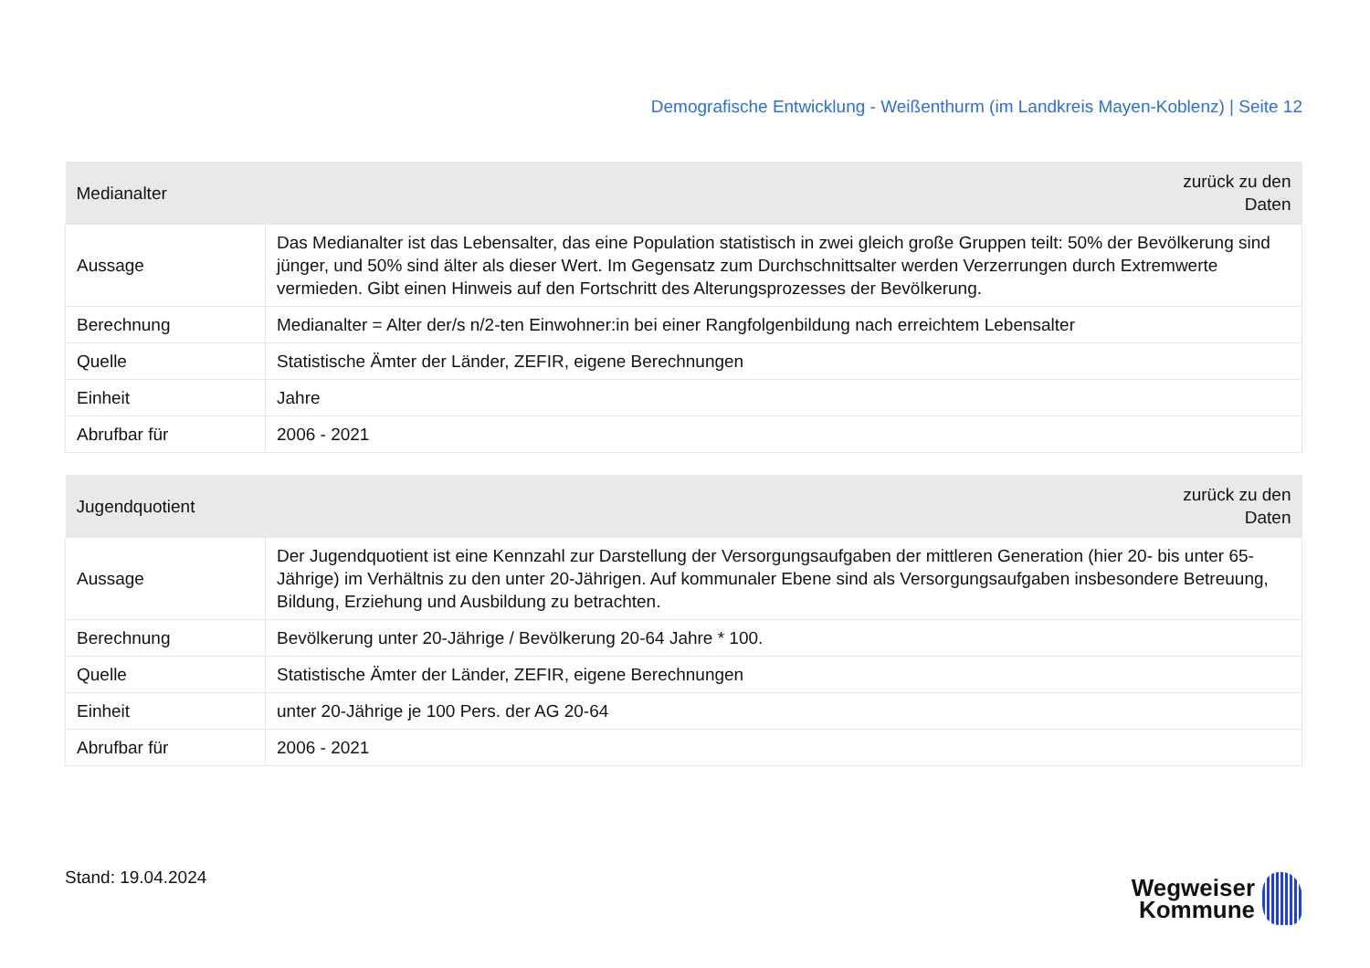Demografische Entwicklung - Weißenthurm (im Landkreis Mayen-Koblenz) | Seite 12
| Medianalter | zurück zu den Daten |
| --- | --- |
| Aussage | Das Medianalter ist das Lebensalter, das eine Population statistisch in zwei gleich große Gruppen teilt: 50% der Bevölkerung sind jünger, und 50% sind älter als dieser Wert. Im Gegensatz zum Durchschnittsalter werden Verzerrungen durch Extremwerte vermieden. Gibt einen Hinweis auf den Fortschritt des Alterungsprozesses der Bevölkerung. |
| Berechnung | Medianalter = Alter der/s n/2-ten Einwohner:in bei einer Rangfolgenbildung nach erreichtem Lebensalter |
| Quelle | Statistische Ämter der Länder, ZEFIR, eigene Berechnungen |
| Einheit | Jahre |
| Abrufbar für | 2006 - 2021 |
| Jugendquotient | zurück zu den Daten |
| --- | --- |
| Aussage | Der Jugendquotient ist eine Kennzahl zur Darstellung der Versorgungsaufgaben der mittleren Generation (hier 20- bis unter 65-Jährige) im Verhältnis zu den unter 20-Jährigen. Auf kommunaler Ebene sind als Versorgungsaufgaben insbesondere Betreuung, Bildung, Erziehung und Ausbildung zu betrachten. |
| Berechnung | Bevölkerung unter 20-Jährige / Bevölkerung 20-64 Jahre * 100. |
| Quelle | Statistische Ämter der Länder, ZEFIR, eigene Berechnungen |
| Einheit | unter 20-Jährige je 100 Pers. der AG 20-64 |
| Abrufbar für | 2006 - 2021 |
Stand: 19.04.2024
Wegweiser
Kommune